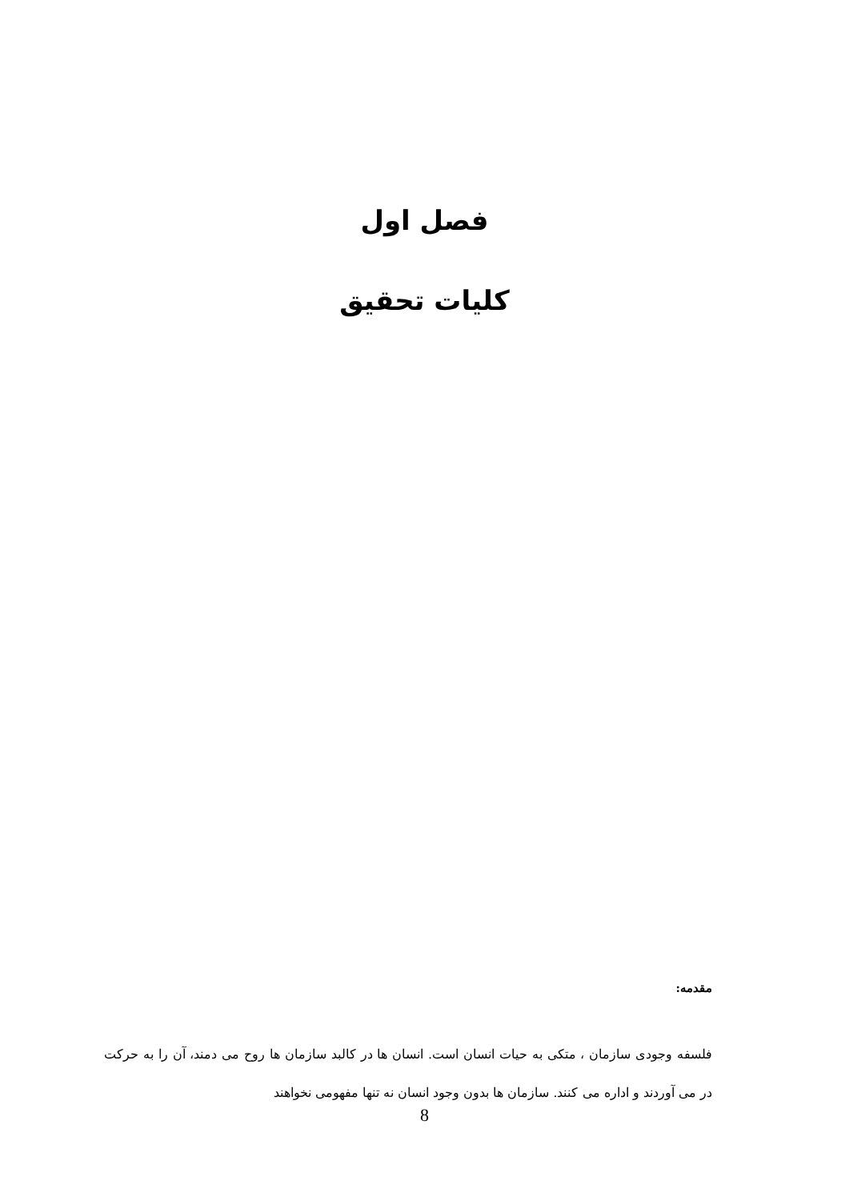فصل اول
کلیات تحقیق
مقدمه:
فلسفه وجودی سازمان ، متکی به حیات انسان است. انسان ها در کالبد سازمان ها روح می دمند، آن را به حرکت در می آوردند و اداره می کنند. سازمان ها بدون وجود انسان نه تنها مفهومی نخواهند
8